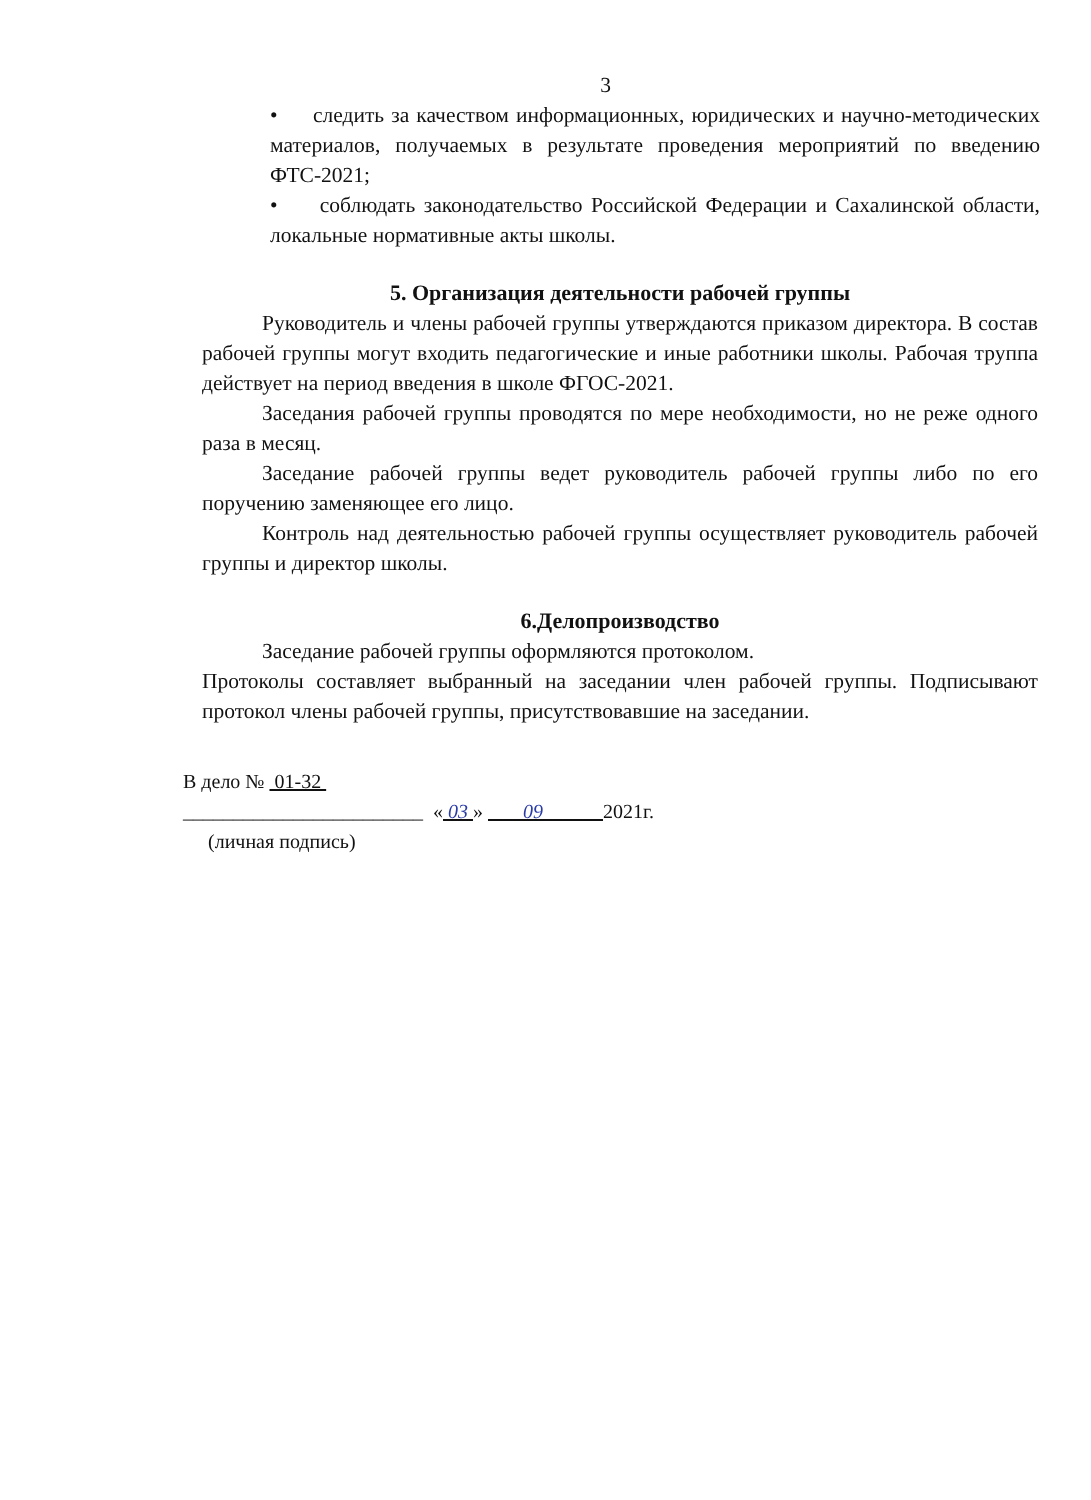3
• следить за качеством информационных, юридических и научно-методических материалов, получаемых в результате проведения мероприятий по введению ФТС-2021;
• соблюдать законодательство Российской Федерации и Сахалинской области, локальные нормативные акты школы.
5. Организация деятельности рабочей группы
Руководитель и члены рабочей группы утверждаются приказом директора. В состав рабочей группы могут входить педагогические и иные работники школы. Рабочая труппа действует на период введения в школе ФГОС-2021.
Заседания рабочей группы проводятся по мере необходимости, но не реже одного раза в месяц.
Заседание рабочей группы ведет руководитель рабочей группы либо по его поручению заменяющее его лицо.
Контроль над деятельностью рабочей группы осуществляет руководитель рабочей группы и директор школы.
6.Делопроизводство
Заседание рабочей группы оформляются протоколом.
Протоколы составляет выбранный на заседании член рабочей группы. Подписывают протокол члены рабочей группы, присутствовавшие на заседании.
В дело № 01-32
________________________ « 03 » 09 2021г.
(личная подпись)